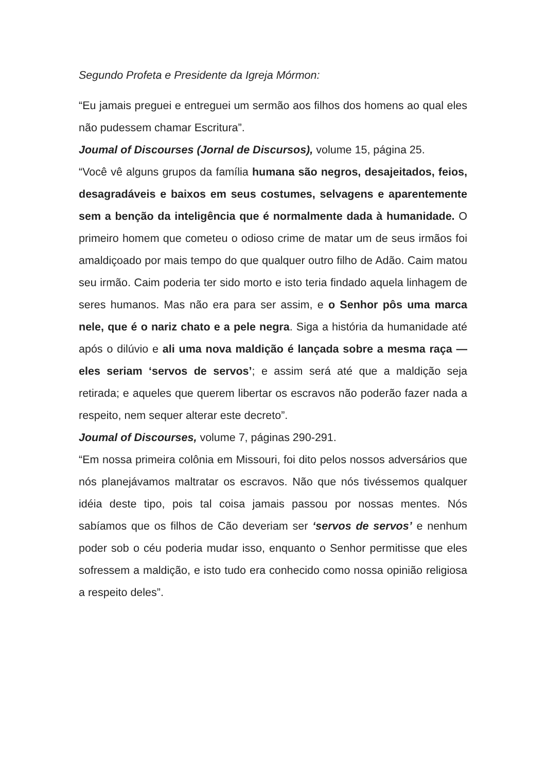Segundo Profeta e Presidente da Igreja Mórmon:
“Eu jamais preguei e entreguei um sermão aos filhos dos homens ao qual eles não pudessem chamar Escritura”.
Joumal of Discourses (Jornal de Discursos), volume 15, página 25.
“Você vê alguns grupos da família humana são negros, desajeitados, feios, desagradáveis e baixos em seus costumes, selvagens e aparentemente sem a benção da inteligência que é normalmente dada à humanidade. O primeiro homem que cometeu o odioso crime de matar um de seus irmãos foi amaldiçoado por mais tempo do que qualquer outro filho de Adão. Caim matou seu irmão. Caim poderia ter sido morto e isto teria findado aquela linhagem de seres humanos. Mas não era para ser assim, e o Senhor pôs uma marca nele, que é o nariz chato e a pele negra. Siga a história da humanidade até após o dilúvio e ali uma nova maldição é lançada sobre a mesma raça — eles seriam ‘servos de servos’; e assim será até que a maldição seja retirada; e aqueles que querem libertar os escravos não poderão fazer nada a respeito, nem sequer alterar este decreto”.
Joumal of Discourses, volume 7, páginas 290-291.
“Em nossa primeira colônia em Missouri, foi dito pelos nossos adversários que nós planejávamos maltratar os escravos. Não que nós tivéssemos qualquer idéia deste tipo, pois tal coisa jamais passou por nossas mentes. Nós sabíamos que os filhos de Cão deveriam ser ‘servos de servos’ e nenhum poder sob o céu poderia mudar isso, enquanto o Senhor permitisse que eles sofressem a maldição, e isto tudo era conhecido como nossa opinião religiosa a respeito deles”.